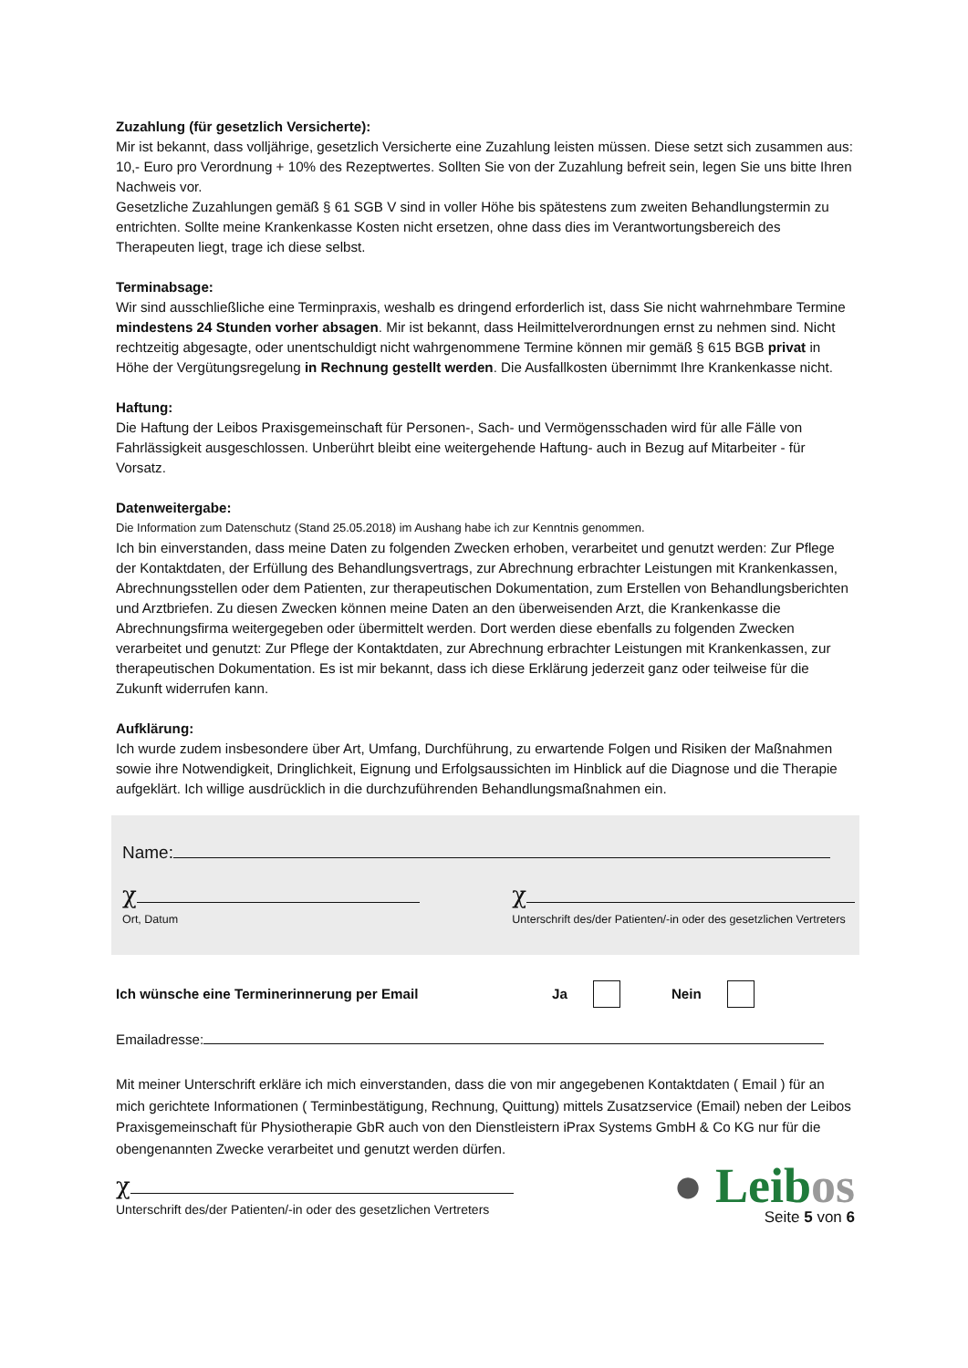Zuzahlung (für gesetzlich Versicherte):
Mir ist bekannt, dass volljährige, gesetzlich Versicherte eine Zuzahlung leisten müssen. Diese setzt sich zusammen aus: 10,- Euro pro Verordnung + 10% des Rezeptwertes. Sollten Sie von der Zuzahlung befreit sein, legen Sie uns bitte Ihren Nachweis vor.
Gesetzliche Zuzahlungen gemäß § 61 SGB V sind in voller Höhe bis spätestens zum zweiten Behandlungstermin zu entrichten. Sollte meine Krankenkasse Kosten nicht ersetzen, ohne dass dies im Verantwortungsbereich des Therapeuten liegt, trage ich diese selbst.
Terminabsage:
Wir sind ausschließliche eine Terminpraxis, weshalb es dringend erforderlich ist, dass Sie nicht wahrnehmbare Termine mindestens 24 Stunden vorher absagen. Mir ist bekannt, dass Heilmittelverordnungen ernst zu nehmen sind. Nicht rechtzeitig abgesagte, oder unentschuldigt nicht wahrgenommene Termine können mir gemäß § 615 BGB privat in Höhe der Vergütungsregelung in Rechnung gestellt werden. Die Ausfallkosten übernimmt Ihre Krankenkasse nicht.
Haftung:
Die Haftung der Leibos Praxisgemeinschaft für Personen-, Sach- und Vermögensschaden wird für alle Fälle von Fahrlässigkeit ausgeschlossen. Unberührt bleibt eine weitergehende Haftung- auch in Bezug auf Mitarbeiter - für Vorsatz.
Datenweitergabe:
Die Information zum Datenschutz (Stand 25.05.2018) im Aushang habe ich zur Kenntnis genommen.
Ich bin einverstanden, dass meine Daten zu folgenden Zwecken erhoben, verarbeitet und genutzt werden: Zur Pflege der Kontaktdaten, der Erfüllung des Behandlungsvertrags, zur Abrechnung erbrachter Leistungen mit Krankenkassen, Abrechnungsstellen oder dem Patienten, zur therapeutischen Dokumentation, zum Erstellen von Behandlungsberichten und Arztbriefen. Zu diesen Zwecken können meine Daten an den überweisenden Arzt, die Krankenkasse die Abrechnungsfirma weitergegeben oder übermittelt werden. Dort werden diese ebenfalls zu folgenden Zwecken verarbeitet und genutzt: Zur Pflege der Kontaktdaten, zur Abrechnung erbrachter Leistungen mit Krankenkassen, zur therapeutischen Dokumentation. Es ist mir bekannt, dass ich diese Erklärung jederzeit ganz oder teilweise für die Zukunft widerrufen kann.
Aufklärung:
Ich wurde zudem insbesondere über Art, Umfang, Durchführung, zu erwartende Folgen und Risiken der Maßnahmen sowie ihre Notwendigkeit, Dringlichkeit, Eignung und Erfolgsaussichten im Hinblick auf die Diagnose und die Therapie aufgeklärt. Ich willige ausdrücklich in die durchzuführenden Behandlungsmaßnahmen ein.
Name:
χ
Ort, Datum
χ
Unterschrift des/der Patienten/-in oder des gesetzlichen Vertreters
Ich wünsche eine Terminerinnerung per Email Ja Nein
Emailadresse:
Mit meiner Unterschrift erkläre ich mich einverstanden, dass die von mir angegebenen Kontaktdaten ( Email ) für an mich gerichtete Informationen ( Terminbestätigung, Rechnung, Quittung) mittels Zusatzservice (Email) neben der Leibos Praxisgemeinschaft für Physiotherapie GbR auch von den Dienstleistern iPrax Systems GmbH & Co KG nur für die obengenannten Zwecke verarbeitet und genutzt werden dürfen.
χ
Unterschrift des/der Patienten/-in oder des gesetzlichen Vertreters
● Leibos
Seite 5 von 6